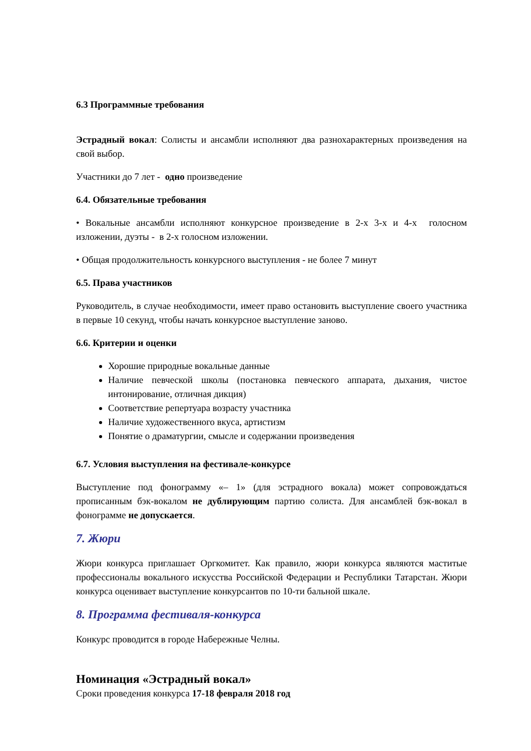6.3 Программные требования
Эстрадный вокал: Солисты и ансамбли исполняют два разнохарактерных произведения на свой выбор.
Участники до 7 лет - одно произведение
6.4. Обязательные требования
• Вокальные ансамбли исполняют конкурсное произведение в 2-х 3-х и 4-х голосном изложении, дуэты - в 2-х голосном изложении.
• Общая продолжительность конкурсного выступления - не более 7 минут
6.5. Права участников
Руководитель, в случае необходимости, имеет право остановить выступление своего участника в первые 10 секунд, чтобы начать конкурсное выступление заново.
6.6. Критерии и оценки
Хорошие природные вокальные данные
Наличие певческой школы (постановка певческого аппарата, дыхания, чистое интонирование, отличная дикция)
Соответствие репертуара возрасту участника
Наличие художественного вкуса, артистизм
Понятие о драматургии, смысле и содержании произведения
6.7. Условия выступления на фестивале-конкурсе
Выступление под фонограмму «– 1» (для эстрадного вокала) может сопровождаться прописанным бэк-вокалом не дублирующим партию солиста. Для ансамблей бэк-вокал в фонограмме не допускается.
7. Жюри
Жюри конкурса приглашает Оргкомитет. Как правило, жюри конкурса являются маститые профессионалы вокального искусства Российской Федерации и Республики Татарстан. Жюри конкурса оценивает выступление конкурсантов по 10-ти бальной шкале.
8. Программа фестиваля-конкурса
Конкурс проводится в городе Набережные Челны.
Номинация «Эстрадный вокал»
Сроки проведения конкурса 17-18 февраля 2018 год